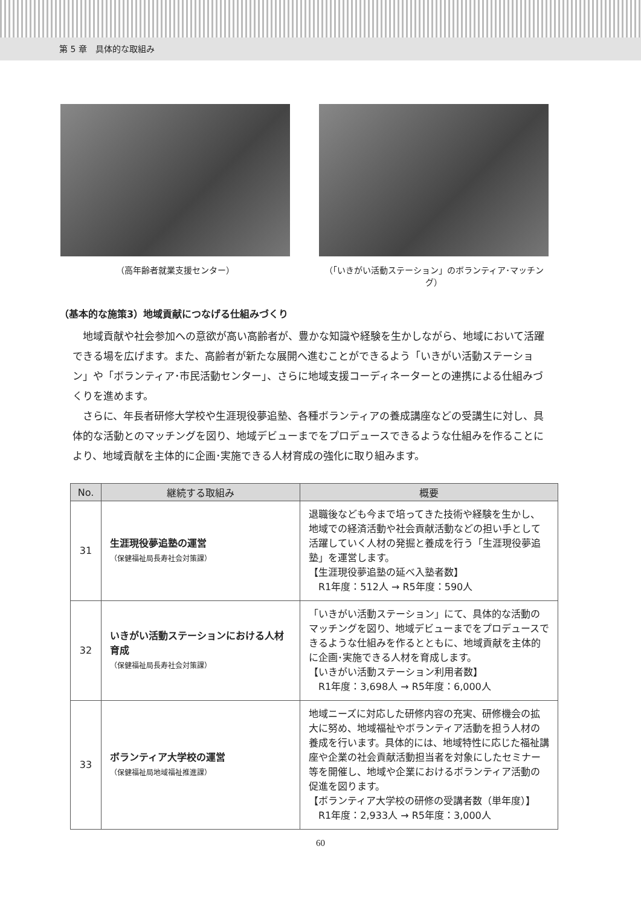第 5 章　具体的な取組み
（高年齢者就業支援センター） （「いきがい活動ステーション」のボランティア･マッチング）
（基本的な施策3）地域貢献につなげる仕組みづくり
地域貢献や社会参加への意欲が高い高齢者が、豊かな知識や経験を生かしながら、地域において活躍できる場を広げます。また、高齢者が新たな展開へ進むことができるよう「いきがい活動ステーション」や「ボランティア･市民活動センター」、さらに地域支援コーディネーターとの連携による仕組みづくりを進めます。
さらに、年長者研修大学校や生涯現役夢追塾、各種ボランティアの養成講座などの受講生に対し、具体的な活動とのマッチングを図り、地域デビューまでをプロデュースできるような仕組みを作ることにより、地域貢献を主体的に企画･実施できる人材育成の強化に取り組みます。
| No. | 継続する取組み | 概要 |
| --- | --- | --- |
| 31 | 生涯現役夢追塾の運営 （保健福祉局長寿社会対策課） | 退職後なども今まで培ってきた技術や経験を生かし、地域での経済活動や社会貢献活動などの担い手として活躍していく人材の発掘と養成を行う「生涯現役夢追塾」を運営します。 【生涯現役夢追塾の延べ入塾者数】 R1年度：512人 → R5年度：590人 |
| 32 | いきがい活動ステーションにおける人材育成 （保健福祉局長寿社会対策課） | 「いきがい活動ステーション」にて、具体的な活動のマッチングを図り、地域デビューまでをプロデュースできるような仕組みを作るとともに、地域貢献を主体的に企画･実施できる人材を育成します。 【いきがい活動ステーション利用者数】 R1年度：3,698人 → R5年度：6,000人 |
| 33 | ボランティア大学校の運営 （保健福祉局地域福祉推進課） | 地域ニーズに対応した研修内容の充実、研修機会の拡大に努め、地域福祉やボランティア活動を担う人材の養成を行います。具体的には、地域特性に応じた福祉講座や企業の社会貢献活動担当者を対象にしたセミナー等を開催し、地域や企業におけるボランティア活動の促進を図ります。 【ボランティア大学校の研修の受講者数（単年度）】 R1年度：2,933人 → R5年度：3,000人 |
60